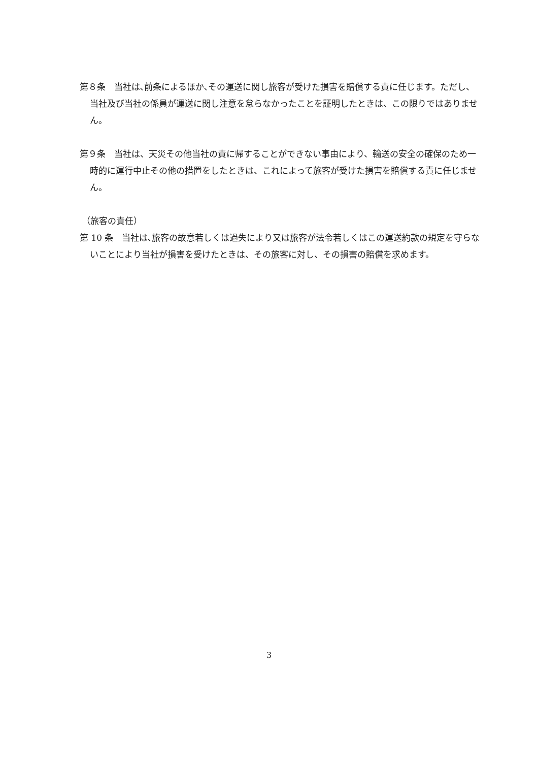第８条　当社は､前条によるほか､その運送に関し旅客が受けた損害を賠償する責に任じます。ただし、当社及び当社の係員が運送に関し注意を怠らなかったことを証明したときは、この限りではありません。
第９条　当社は、天災その他当社の責に帰することができない事由により、輸送の安全の確保のため一時的に運行中止その他の措置をしたときは、これによって旅客が受けた損害を賠償する責に任じません。
（旅客の責任）
第 10 条　当社は､旅客の故意若しくは過失により又は旅客が法令若しくはこの運送約款の規定を守らないことにより当社が損害を受けたときは、その旅客に対し、その損害の賠償を求めます。
3